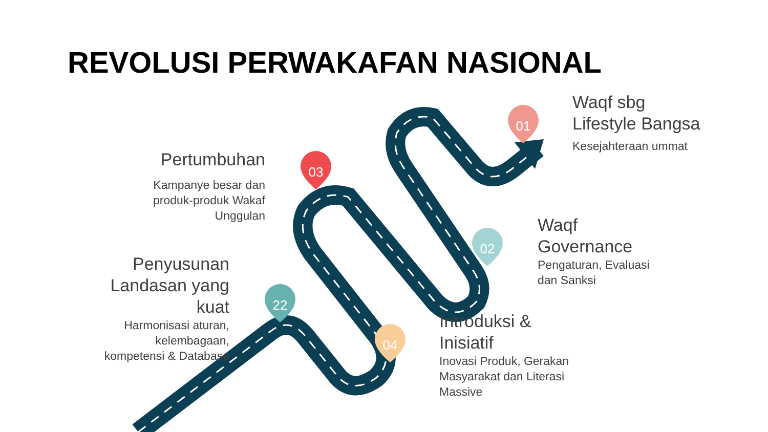01
02
03
04
22
REVOLUSI PERWAKAFAN NASIONAL
Waqf sbg
Lifestyle Bangsa
Kesejahteraan ummat
Pertumbuhan
Kampanye besar dan
produk-produk Wakaf
Unggulan
Waqf
Governance
Pengaturan, Evaluasi
dan Sanksi
Penyusunan
Landasan yang
kuat
Harmonisasi aturan,
kelembagaan,
kompetensi & Database
Introduksi &
Inisiatif
Inovasi Produk, Gerakan
Masyarakat dan Literasi
Massive